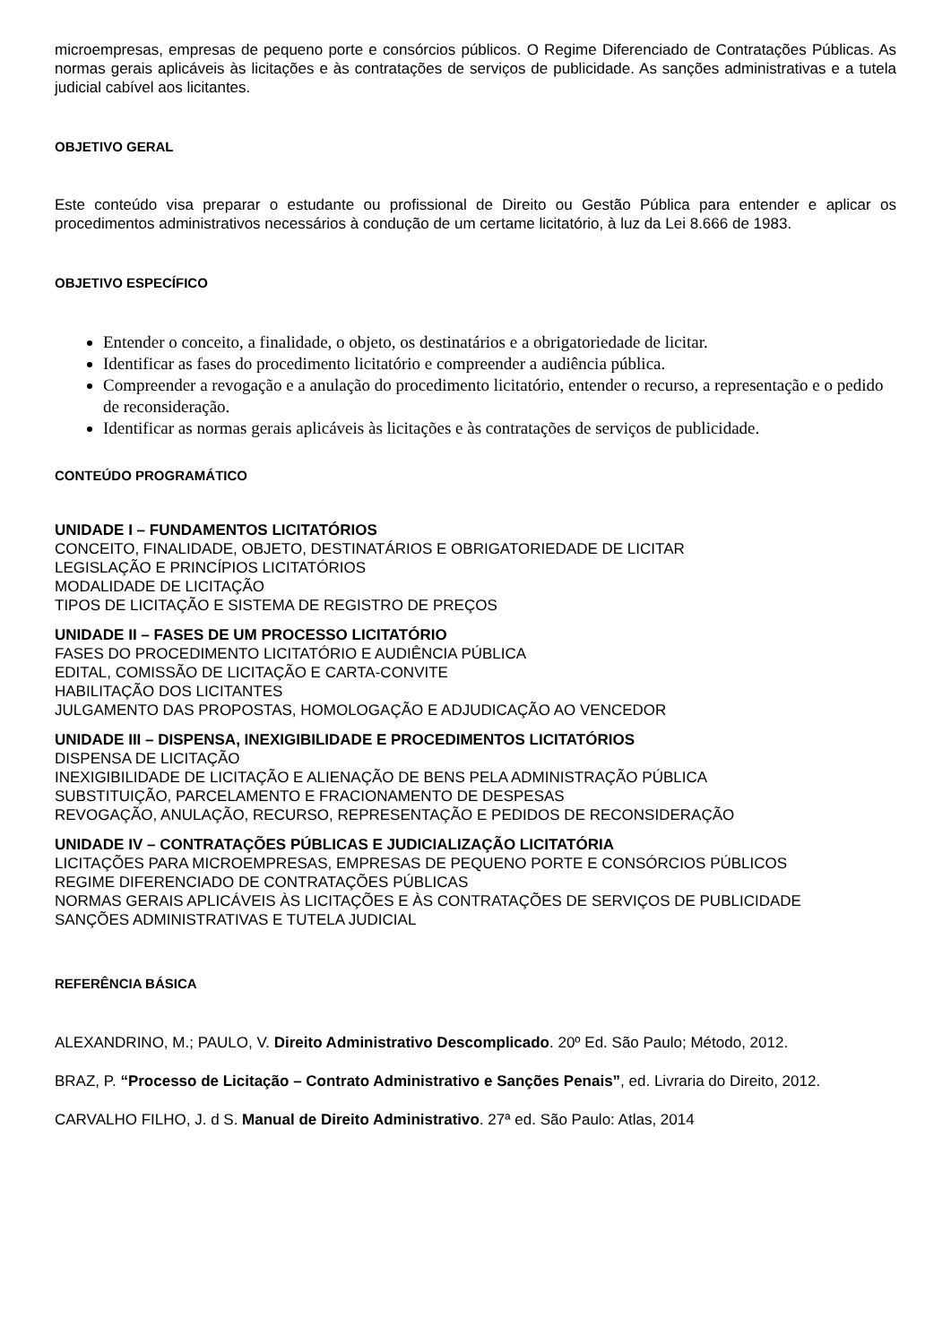microempresas, empresas de pequeno porte e consórcios públicos. O Regime Diferenciado de Contratações Públicas. As normas gerais aplicáveis às licitações e às contratações de serviços de publicidade. As sanções administrativas e a tutela judicial cabível aos licitantes.
OBJETIVO GERAL
Este conteúdo visa preparar o estudante ou profissional de Direito ou Gestão Pública para entender e aplicar os procedimentos administrativos necessários à condução de um certame licitatório, à luz da Lei 8.666 de 1983.
OBJETIVO ESPECÍFICO
Entender o conceito, a finalidade, o objeto, os destinatários e a obrigatoriedade de licitar.
Identificar as fases do procedimento licitatório e compreender a audiência pública.
Compreender a revogação e a anulação do procedimento licitatório, entender o recurso, a representação e o pedido de reconsideração.
Identificar as normas gerais aplicáveis às licitações e às contratações de serviços de publicidade.
CONTEÚDO PROGRAMÁTICO
UNIDADE I – FUNDAMENTOS LICITATÓRIOS
CONCEITO, FINALIDADE, OBJETO, DESTINATÁRIOS E OBRIGATORIEDADE DE LICITAR
LEGISLAÇÃO E PRINCÍPIOS LICITATÓRIOS
MODALIDADE DE LICITAÇÃO
TIPOS DE LICITAÇÃO E SISTEMA DE REGISTRO DE PREÇOS
UNIDADE II – FASES DE UM PROCESSO LICITATÓRIO
FASES DO PROCEDIMENTO LICITATÓRIO E AUDIÊNCIA PÚBLICA
EDITAL, COMISSÃO DE LICITAÇÃO E CARTA-CONVITE
HABILITAÇÃO DOS LICITANTES
JULGAMENTO DAS PROPOSTAS, HOMOLOGAÇÃO E ADJUDICAÇÃO AO VENCEDOR
UNIDADE III – DISPENSA, INEXIGIBILIDADE E PROCEDIMENTOS LICITATÓRIOS
DISPENSA DE LICITAÇÃO
INEXIGIBILIDADE DE LICITAÇÃO E ALIENAÇÃO DE BENS PELA ADMINISTRAÇÃO PÚBLICA
SUBSTITUIÇÃO, PARCELAMENTO E FRACIONAMENTO DE DESPESAS
REVOGAÇÃO, ANULAÇÃO, RECURSO, REPRESENTAÇÃO E PEDIDOS DE RECONSIDERAÇÃO
UNIDADE IV – CONTRATAÇÕES PÚBLICAS E JUDICIALIZAÇÃO LICITATÓRIA
LICITAÇÕES PARA MICROEMPRESAS, EMPRESAS DE PEQUENO PORTE E CONSÓRCIOS PÚBLICOS
REGIME DIFERENCIADO DE CONTRATAÇÕES PÚBLICAS
NORMAS GERAIS APLICÁVEIS ÀS LICITAÇÕES E ÀS CONTRATAÇÕES DE SERVIÇOS DE PUBLICIDADE
SANÇÕES ADMINISTRATIVAS E TUTELA JUDICIAL
REFERÊNCIA BÁSICA
ALEXANDRINO, M.; PAULO, V. Direito Administrativo Descomplicado. 20º Ed. São Paulo; Método, 2012.
BRAZ, P. “Processo de Licitação – Contrato Administrativo e Sanções Penais”, ed. Livraria do Direito, 2012.
CARVALHO FILHO, J. d S. Manual de Direito Administrativo. 27ª ed. São Paulo: Atlas, 2014